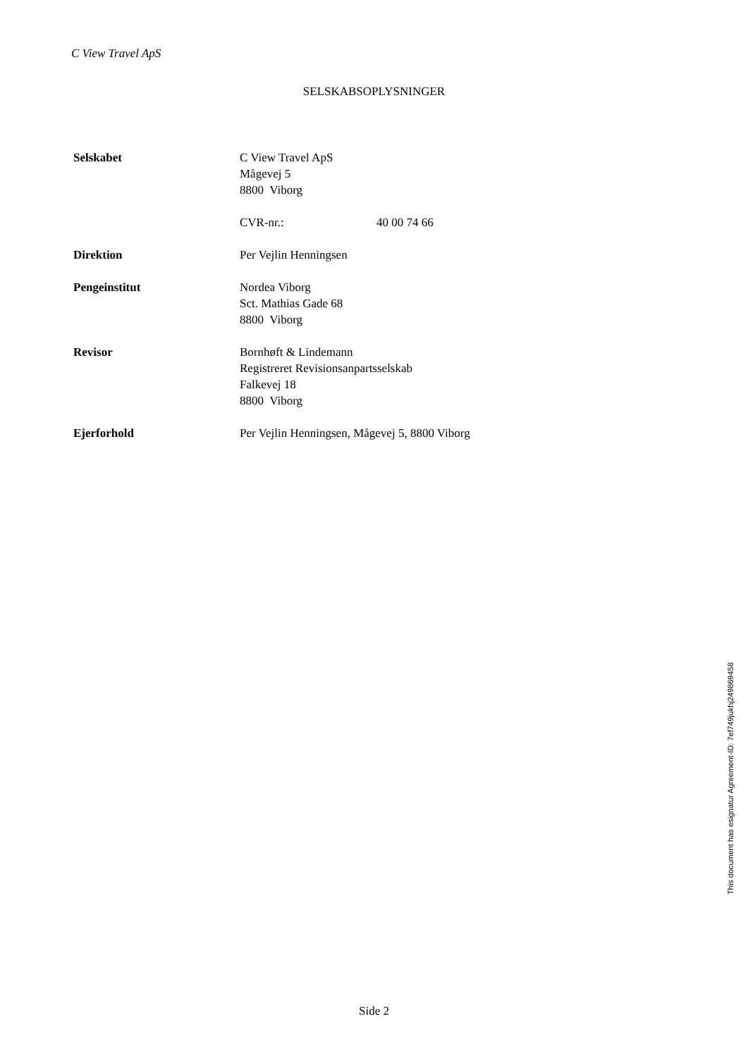C View Travel ApS
SELSKABSOPLYSNINGER
Selskabet C View Travel ApS
Mågevej 5
8800 Viborg
CVR-nr.: 40 00 74 66
Direktion Per Vejlin Henningsen
Pengeinstitut Nordea Viborg
Sct. Mathias Gade 68
8800 Viborg
Revisor Bornhøft & Lindemann
Registreret Revisionsanpartsselskab
Falkevej 18
8800 Viborg
Ejerforhold Per Vejlin Henningsen, Mågevej 5, 8800 Viborg
This document has esignatur Agreement-ID: 7ef749jukhj249869458
Side 2